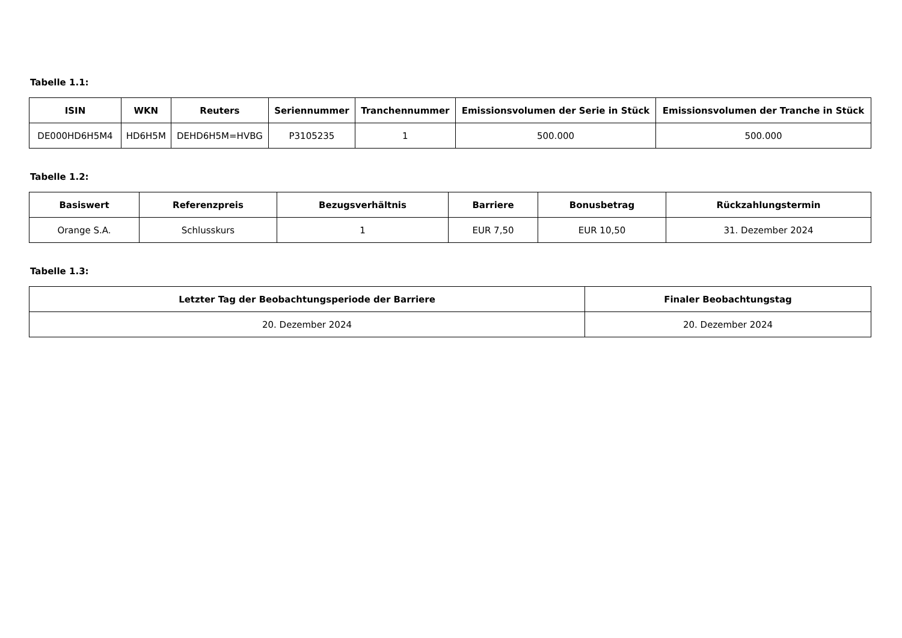Tabelle 1.1:
| ISIN | WKN | Reuters | Seriennummer | Tranchennummer | Emissionsvolumen der Serie in Stück | Emissionsvolumen der Tranche in Stück |
| --- | --- | --- | --- | --- | --- | --- |
| DE000HD6H5M4 | HD6H5M | DEHD6H5M=HVBG | P3105235 | 1 | 500.000 | 500.000 |
Tabelle 1.2:
| Basiswert | Referenzpreis | Bezugsverhältnis | Barriere | Bonusbetrag | Rückzahlungstermin |
| --- | --- | --- | --- | --- | --- |
| Orange S.A. | Schlusskurs | 1 | EUR 7,50 | EUR 10,50 | 31. Dezember 2024 |
Tabelle 1.3:
| Letzter Tag der Beobachtungsperiode der Barriere | Finaler Beobachtungstag |
| --- | --- |
| 20. Dezember 2024 | 20. Dezember 2024 |